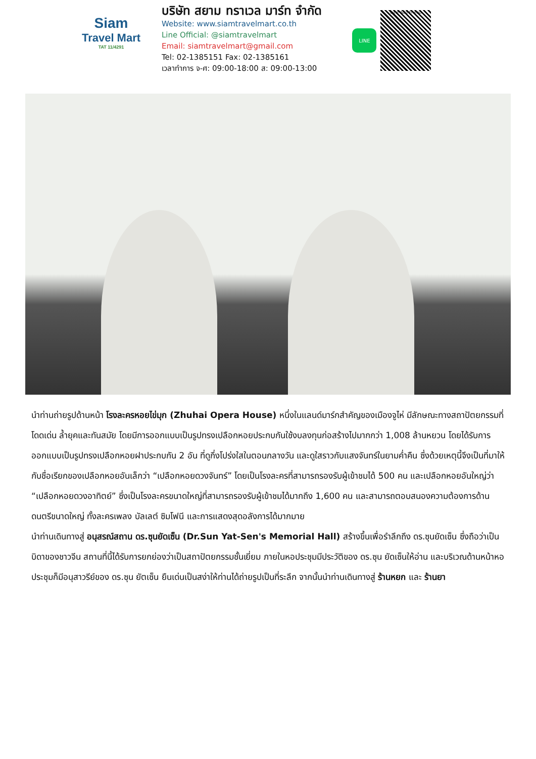Siam
Travel Mart
TAT 11/4291
บริษัท สยาม ทราเวล มาร์ท จำกัด
Website: www.siamtravelmart.co.th
Line Official: @siamtravelmart
Email: siamtravelmart@gmail.com
Tel: 02-1385151 Fax: 02-1385161
เวลาทำการ จ-ศ: 09:00-18:00 ส: 09:00-13:00
LINE
Line Add Friend
นำท่านถ่ายรูปด้านหน้า โรงละครหอยไข่มุก (Zhuhai Opera House) หนึ่งในแลนด์มาร์กสำคัญของเมืองจูไห่ มีลักษณะทางสถาปัตยกรรมที่โดดเด่น ล้ำยุคและทันสมัย โดยมีการออกแบบเป็นรูปทรงเปลือกหอยประกบกันใช้งบลงทุนก่อสร้างไปมากกว่า 1,008 ล้านหยวน โดยได้รับการออกแบบเป็นรูปทรงเปลือกหอยฝาประกบกัน 2 อัน ที่ดูกึ่งโปร่งใสในตอนกลางวัน และดูใสราวกับแสงจันทร์ในยามค่ำคืน ซึ่งด้วยเหตุนี้จึงเป็นที่มาให้กับชื่อเรียกของเปลือกหอยอันเล็กว่า “เปลือกหอยดวงจันทร์” โดยเป็นโรงละครที่สามารถรองรับผู้เข้าชมได้ 500 คน และเปลือกหอยอันใหญ่ว่า “เปลือกหอยดวงอาทิตย์” ซึ่งเป็นโรงละครขนาดใหญ่ที่สามารถรองรับผู้เข้าชมได้มากถึง 1,600 คน และสามารถตอบสนองความต้องการด้านดนตรีขนาดใหญ่ ทั้งละครเพลง บัลเลต์ ซิมโฟนี และการแสดงสุดอลังการได้มากมาย
นำท่านเดินทางสู่ อนุสรณ์สถาน ดร.ซุนยัดเซ็น (Dr.Sun Yat-Sen's Memorial Hall) สร้างขึ้นเพื่อรำลึกถึง ดร.ซุนยัดเซ็น ซึ่งถือว่าเป็นบิดาของชาวจีน สถานที่นี้ได้รับการยกย่องว่าเป็นสถาปัตยกรรมชั้นเยี่ยม ภายในหอประชุมมีประวัติของ ดร.ซุน ยัดเซ็นให้อ่าน และบริเวณด้านหน้าหอประชุมก็มีอนุสาวรีย์ของ ดร.ซุน ยัตเซ็น ยืนเด่นเป็นสง่าให้ท่านได้ถ่ายรูปเป็นที่ระลึก จากนั้นนำท่านเดินทางสู่ ร้านหยก และ ร้านยา